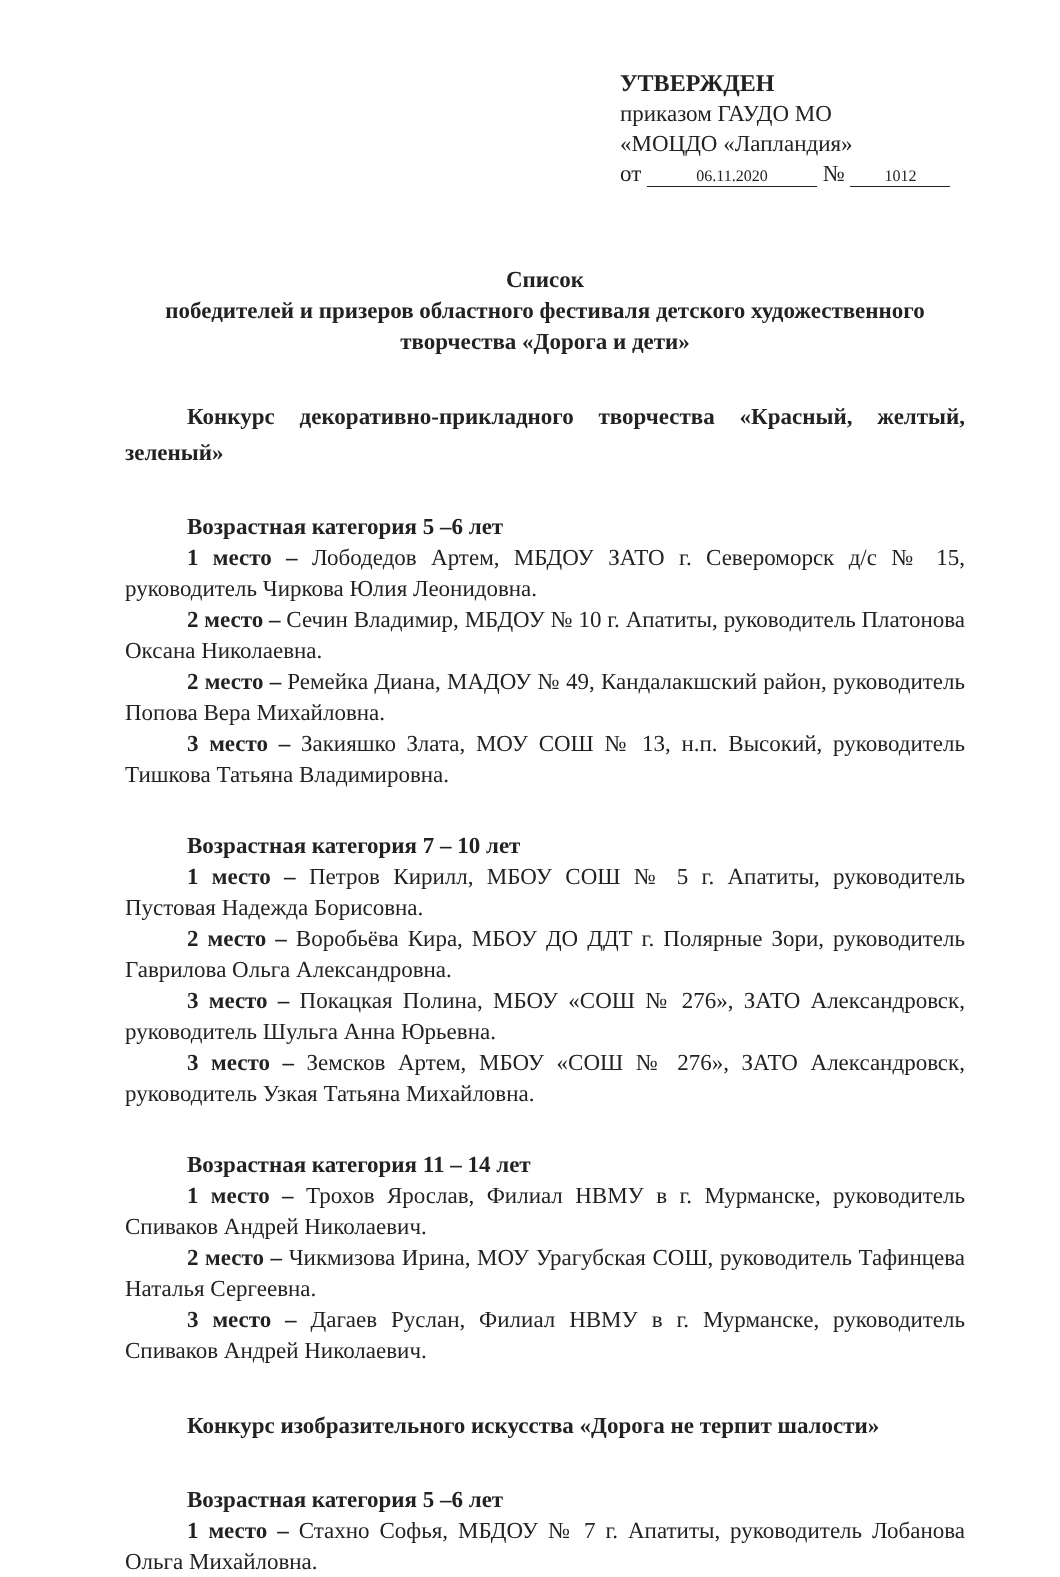УТВЕРЖДЕН
приказом ГАУДО МО
«МОЦДО «Лапландия»
от 06.11.2020 № 1012
Список
победителей и призеров областного фестиваля детского художественного творчества «Дорога и дети»
Конкурс декоративно-прикладного творчества «Красный, желтый, зеленый»
Возрастная категория 5 –6 лет
1 место – Лободедов Артем, МБДОУ ЗАТО г. Североморск д/с № 15, руководитель Чиркова Юлия Леонидовна.
2 место – Сечин Владимир, МБДОУ № 10 г. Апатиты, руководитель Платонова Оксана Николаевна.
2 место – Ремейка Диана, МАДОУ № 49, Кандалакшский район, руководитель Попова Вера Михайловна.
3 место – Закияшко Злата, МОУ СОШ № 13, н.п. Высокий, руководитель Тишкова Татьяна Владимировна.
Возрастная категория 7 – 10 лет
1 место – Петров Кирилл, МБОУ СОШ № 5 г. Апатиты, руководитель Пустовая Надежда Борисовна.
2 место – Воробьёва Кира, МБОУ ДО ДДТ г. Полярные Зори, руководитель Гаврилова Ольга Александровна.
3 место – Покацкая Полина, МБОУ «СОШ № 276», ЗАТО Александровск, руководитель Шульга Анна Юрьевна.
3 место – Земсков Артем, МБОУ «СОШ № 276», ЗАТО Александровск, руководитель Узкая Татьяна Михайловна.
Возрастная категория 11 – 14 лет
1 место – Трохов Ярослав, Филиал НВМУ в г. Мурманске, руководитель Спиваков Андрей Николаевич.
2 место – Чикмизова Ирина, МОУ Урагубская СОШ, руководитель Тафинцева Наталья Сергеевна.
3 место – Дагаев Руслан, Филиал НВМУ в г. Мурманске, руководитель Спиваков Андрей Николаевич.
Конкурс изобразительного искусства «Дорога не терпит шалости»
Возрастная категория 5 –6 лет
1 место – Стахно Софья, МБДОУ № 7 г. Апатиты, руководитель Лобанова Ольга Михайловна.